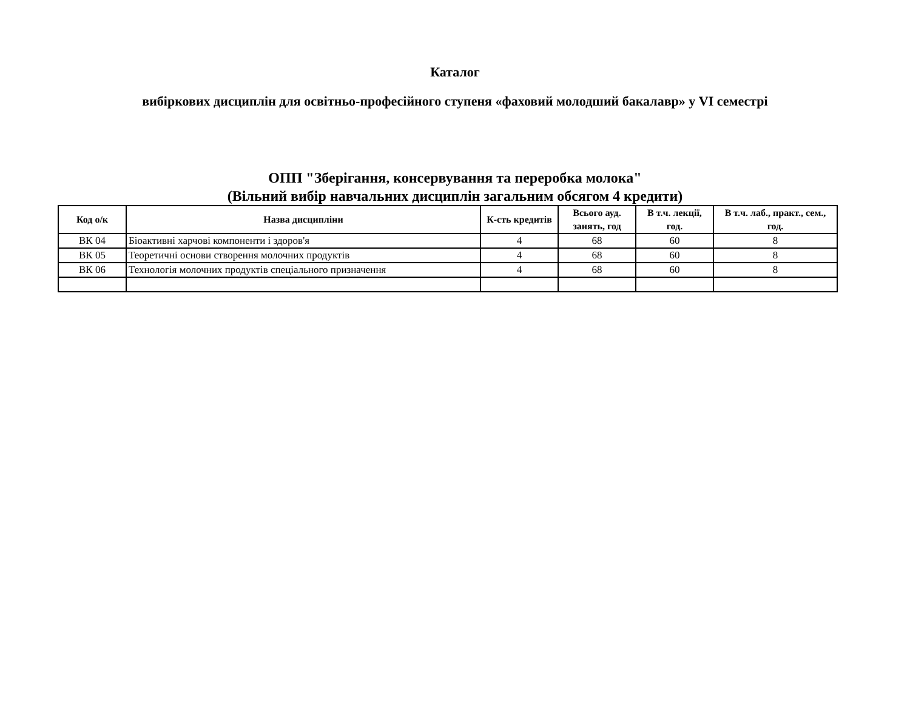Каталог
вибіркових дисциплін для освітньо-професійного ступеня «фаховий молодший бакалавр» у VI семестрі
ОПП "Зберігання, консервування та переробка молока"
(Вільний вибір навчальних дисциплін загальним обсягом 4 кредити)
| Код о/к | Назва дисципліни | К-сть кредитів | Всього ауд. занять, год | В т.ч. лекції, год. | В т.ч. лаб., практ., сем., год. |
| --- | --- | --- | --- | --- | --- |
| ВК 04 | Біоактивні харчові компоненти і здоров'я | 4 | 68 | 60 | 8 |
| ВК 05 | Теоретичні основи створення молочних продуктів | 4 | 68 | 60 | 8 |
| ВК 06 | Технологія молочних продуктів спеціального призначення | 4 | 68 | 60 | 8 |